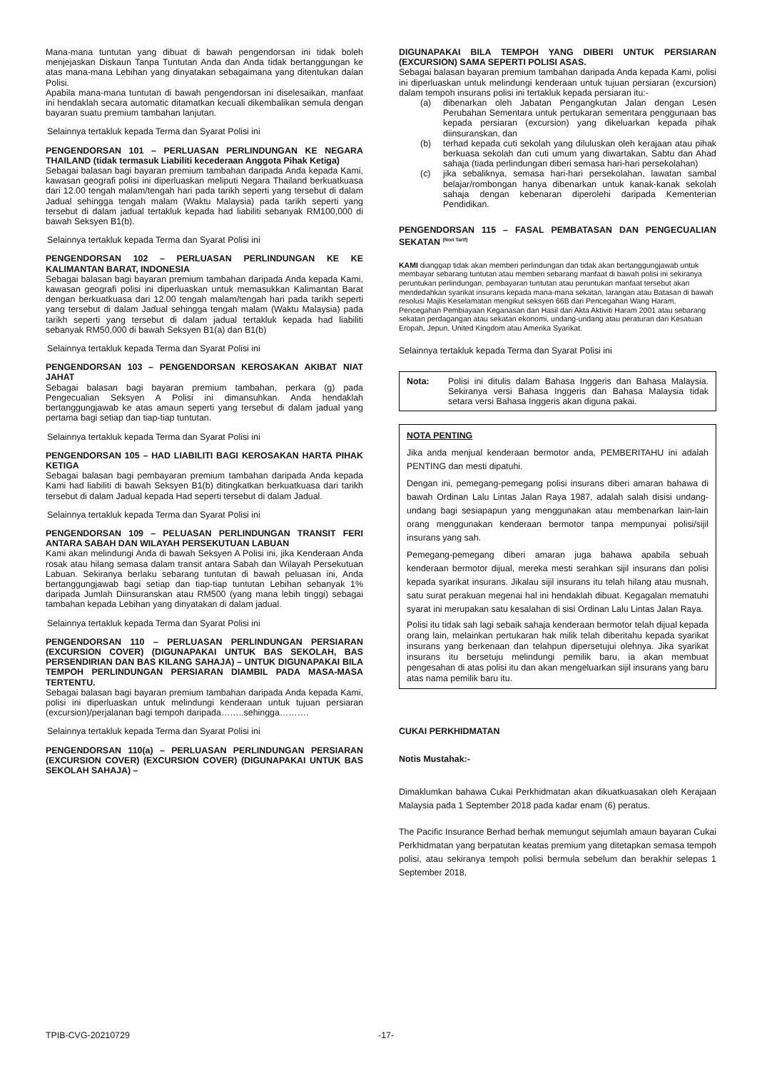Mana-mana tuntutan yang dibuat di bawah pengendorsan ini tidak boleh menjejaskan Diskaun Tanpa Tuntutan Anda dan Anda tidak bertanggungan ke atas mana-mana Lebihan yang dinyatakan sebagaimana yang ditentukan dalan Polisi.
Apabila mana-mana tuntutan di bawah pengendorsan ini diselesaikan, manfaat ini hendaklah secara automatic ditamatkan kecuali dikembalikan semula dengan bayaran suatu premium tambahan lanjutan.
Selainnya tertakluk kepada Terma dan Syarat Polisi ini
PENGENDORSAN 101 – PERLUASAN PERLINDUNGAN KE NEGARA THAILAND (tidak termasuk Liabiliti kecederaan Anggota Pihak Ketiga)
Sebagai balasan bagi bayaran premium tambahan daripada Anda kepada Kami, kawasan geografi polisi ini diperluaskan meliputi Negara Thailand berkuatkuasa dari 12.00 tengah malam/tengah hari pada tarikh seperti yang tersebut di dalam Jadual sehingga tengah malam (Waktu Malaysia) pada tarikh seperti yang tersebut di dalam jadual tertakluk kepada had liabiliti sebanyak RM100,000 di bawah Seksyen B1(b).
Selainnya tertakluk kepada Terma dan Syarat Polisi ini
PENGENDORSAN 102 – PERLUASAN PERLINDUNGAN KE KE KALIMANTAN BARAT, INDONESIA
Sebagai balasan bagi bayaran premium tambahan daripada Anda kepada Kami, kawasan geografi polisi ini diperluaskan untuk memasukkan Kalimantan Barat dengan berkuatkuasa dari 12.00 tengah malam/tengah hari pada tarikh seperti yang tersebut di dalam Jadual sehingga tengah malam (Waktu Malaysia) pada tarikh seperti yang tersebut di dalam jadual tertakluk kepada had liabiliti sebanyak RM50,000 di bawah Seksyen B1(a) dan B1(b)
Selainnya tertakluk kepada Terma dan Syarat Polisi ini
PENGENDORSAN 103 – PENGENDORSAN KEROSAKAN AKIBAT NIAT JAHAT
Sebagai balasan bagi bayaran premium tambahan, perkara (g) pada Pengecualian Seksyen A Polisi ini dimansuhkan. Anda hendaklah bertanggungjawab ke atas amaun seperti yang tersebut di dalam jadual yang pertama bagi setiap dan tiap-tiap tuntutan.
Selainnya tertakluk kepada Terma dan Syarat Polisi ini
PENGENDORSAN 105 – HAD LIABILITI BAGI KEROSAKAN HARTA PIHAK KETIGA
Sebagai balasan bagi pembayaran premium tambahan daripada Anda kepada Kami had liabiliti di bawah Seksyen B1(b) ditingkatkan berkuatkuasa dari tarikh tersebut di dalam Jadual kepada Had seperti tersebut di dalam Jadual.
Selainnya tertakluk kepada Terma dan Syarat Polisi ini
PENGENDORSAN 109 – PELUASAN PERLINDUNGAN TRANSIT FERI ANTARA SABAH DAN WILAYAH PERSEKUTUAN LABUAN
Kami akan melindungi Anda di bawah Seksyen A Polisi ini, jika Kenderaan Anda rosak atau hilang semasa dalam transit antara Sabah dan Wilayah Persekutuan Labuan. Sekiranya berlaku sebarang tuntutan di bawah peluasan ini, Anda bertanggungjawab bagi setiap dan tiap-tiap tuntutan Lebihan sebanyak 1% daripada Jumlah Diinsuranskan atau RM500 (yang mana lebih tinggi) sebagai tambahan kepada Lebihan yang dinyatakan di dalam jadual.
Selainnya tertakluk kepada Terma dan Syarat Polisi ini
PENGENDORSAN 110 – PERLUASAN PERLINDUNGAN PERSIARAN (EXCURSION COVER) (DIGUNAPAKAI UNTUK BAS SEKOLAH, BAS PERSENDIRIAN DAN BAS KILANG SAHAJA) – UNTUK DIGUNAPAKAI BILA TEMPOH PERLINDUNGAN PERSIARAN DIAMBIL PADA MASA-MASA TERTENTU.
Sebagai balasan bagi bayaran premium tambahan daripada Anda kepada Kami, polisi ini diperluaskan untuk melindungi kenderaan untuk tujuan persiaran (excursion)/perjalanan bagi tempoh daripada……..sehingga……….
Selainnya tertakluk kepada Terma dan Syarat Polisi ini
PENGENDORSAN 110(a) – PERLUASAN PERLINDUNGAN PERSIARAN (EXCURSION COVER) (EXCURSION COVER) (DIGUNAPAKAI UNTUK BAS SEKOLAH SAHAJA) –
DIGUNAPAKAI BILA TEMPOH YANG DIBERI UNTUK PERSIARAN (EXCURSION) SAMA SEPERTI POLISI ASAS.
Sebagai balasan bayaran premium tambahan daripada Anda kepada Kami, polisi ini diperluaskan untuk melindungi kenderaan untuk tujuan persiaran (excursion) dalam tempoh insurans polisi ini tertakluk kepada persiaran itu:-
(a) dibenarkan oleh Jabatan Pengangkutan Jalan dengan Lesen Perubahan Sementara untuk pertukaran sementara penggunaan bas kepada persiaran (excursion) yang dikeluarkan kepada pihak diinsuranskan, dan
(b) terhad kepada cuti sekolah yang diluluskan oleh kerajaan atau pihak berkuasa sekolah dan cuti umum yang diwartakan, Sabtu dan Ahad sahaja (tiada perlindungan diberi semasa hari-hari persekolahan)
(c) jika sebaliknya, semasa hari-hari persekolahan, lawatan sambal belajar/rombongan hanya dibenarkan untuk kanak-kanak sekolah sahaja dengan kebenaran diperolehi daripada Kementerian Pendidikan.
PENGENDORSAN 115 – FASAL PEMBATASAN DAN PENGECUALIAN SEKATAN <sup>(Non Tarif)</sup>
KAMI dianggap tidak akan memberi perlindungan dan tidak akan bertanggungjawab untuk membayar sebarang tuntutan atau memberi sebarang manfaat di bawah polisi ini sekiranya peruntukan perlindungan, pembayaran tuntutan atau peruntukan manfaat tersebut akan mendedahkan syarikat insurans kepada mana-mana sekatan, larangan atau Batasan di bawah resolusi Majlis Keselamatan mengikut seksyen 66B dari Pencegahan Wang Haram, Pencegahan Pembiayaan Keganasan dan Hasil dari Akta Aktiviti Haram 2001 atau sebarang sekatan perdagangan atau sekatan ekonomi, undang-undang atau peraturan dari Kesatuan Eropah, Jepun, United Kingdom atau Amerika Syarikat.
Selainnya tertakluk kepada Terma dan Syarat Polisi ini
Nota: Polisi ini ditulis dalam Bahasa Inggeris dan Bahasa Malaysia. Sekiranya versi Bahasa Inggeris dan Bahasa Malaysia tidak setara versi Bahasa Inggeris akan diguna pakai.
NOTA PENTING
Jika anda menjual kenderaan bermotor anda, PEMBERITAHU ini adalah PENTING dan mesti dipatuhi.
Dengan ini, pemegang-pemegang polisi insurans diberi amaran bahawa di bawah Ordinan Lalu Lintas Jalan Raya 1987, adalah salah disisi undang-undang bagi sesiapapun yang menggunakan atau membenarkan lain-lain orang menggunakan kenderaan bermotor tanpa mempunyai polisi/sijil insurans yang sah.
Pemegang-pemegang diberi amaran juga bahawa apabila sebuah kenderaan bermotor dijual, mereka mesti serahkan sijil insurans dan polisi kepada syarikat insurans. Jikalau sijil insurans itu telah hilang atau musnah, satu surat perakuan megenai hal ini hendaklah dibuat. Kegagalan mematuhi syarat ini merupakan satu kesalahan di sisi Ordinan Lalu Lintas Jalan Raya.
Polisi itu tidak sah lagi sebaik sahaja kenderaan bermotor telah dijual kepada orang lain, melainkan pertukaran hak milik telah diberitahu kepada syarikat insurans yang berkenaan dan telahpun dipersetujui olehnya. Jika syarikat insurans itu bersetuju melindungi pemilik baru, ia akan membuat pengesahan di atas polisi itu dan akan mengeluarkan sijil insurans yang baru atas nama pemilik baru itu.
CUKAI PERKHIDMATAN
Notis Mustahak:-
Dimaklumkan bahawa Cukai Perkhidmatan akan dikuatkuasakan oleh Kerajaan Malaysia pada 1 September 2018 pada kadar enam (6) peratus.
The Pacific Insurance Berhad berhak memungut sejumlah amaun bayaran Cukai Perkhidmatan yang berpatutan keatas premium yang ditetapkan semasa tempoh polisi, atau sekiranya tempoh polisi bermula sebelum dan berakhir selepas 1 September 2018,
TPIB-CVG-20210729 -17-